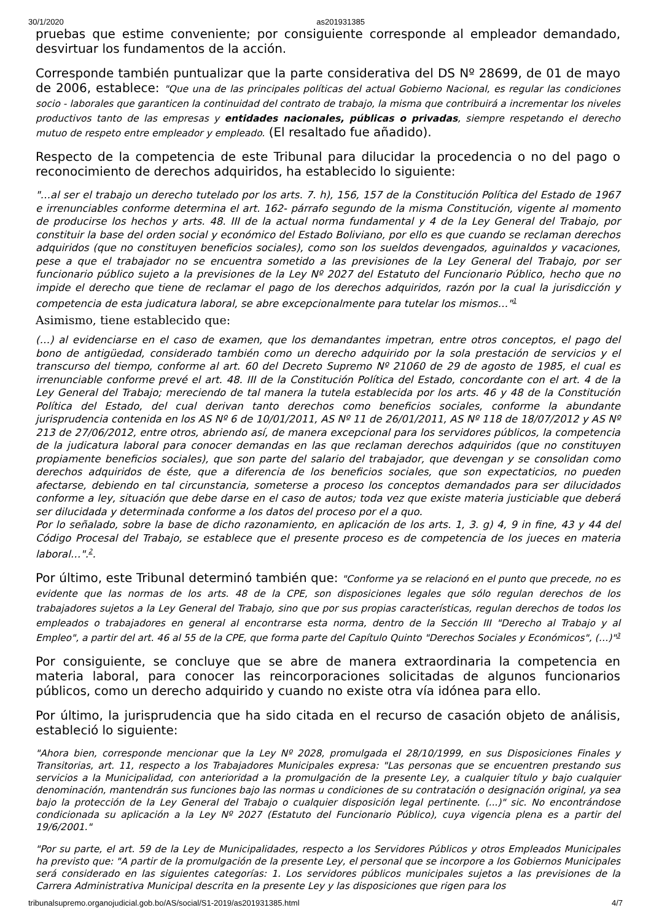30/1/2020 as201931385
pruebas que estime conveniente; por consiguiente corresponde al empleador demandado, desvirtuar los fundamentos de la acción.
Corresponde también puntualizar que la parte considerativa del DS Nº 28699, de 01 de mayo de 2006, establece: "Que una de las principales políticas del actual Gobierno Nacional, es regular las condiciones socio - laborales que garanticen la continuidad del contrato de trabajo, la misma que contribuirá a incrementar los niveles productivos tanto de las empresas y entidades nacionales, públicas o privadas, siempre respetando el derecho mutuo de respeto entre empleador y empleado. (El resaltado fue añadido).
Respecto de la competencia de este Tribunal para dilucidar la procedencia o no del pago o reconocimiento de derechos adquiridos, ha establecido lo siguiente:
"…al ser el trabajo un derecho tutelado por los arts. 7. h), 156, 157 de la Constitución Política del Estado de 1967 e irrenunciables conforme determina el art. 162- párrafo segundo de la misma Constitución, vigente al momento de producirse los hechos y arts. 48. III de la actual norma fundamental y 4 de la Ley General del Trabajo, por constituir la base del orden social y económico del Estado Boliviano, por ello es que cuando se reclaman derechos adquiridos (que no constituyen beneficios sociales), como son los sueldos devengados, aguinaldos y vacaciones, pese a que el trabajador no se encuentra sometido a las previsiones de la Ley General del Trabajo, por ser funcionario público sujeto a la previsiones de la Ley Nº 2027 del Estatuto del Funcionario Público, hecho que no impide el derecho que tiene de reclamar el pago de los derechos adquiridos, razón por la cual la jurisdicción y competencia de esta judicatura laboral, se abre excepcionalmente para tutelar los mismos…"<sup>1</sup>
Asimismo, tiene establecido que:
(…) al evidenciarse en el caso de examen, que los demandantes impetran, entre otros conceptos, el pago del bono de antigüedad, considerado también como un derecho adquirido por la sola prestación de servicios y el transcurso del tiempo, conforme al art. 60 del Decreto Supremo Nº 21060 de 29 de agosto de 1985, el cual es irrenunciable conforme prevé el art. 48. III de la Constitución Política del Estado, concordante con el art. 4 de la Ley General del Trabajo; mereciendo de tal manera la tutela establecida por los arts. 46 y 48 de la Constitución Política del Estado, del cual derivan tanto derechos como beneficios sociales, conforme la abundante jurisprudencia contenida en los AS Nº 6 de 10/01/2011, AS Nº 11 de 26/01/2011, AS Nº 118 de 18/07/2012 y AS Nº 213 de 27/06/2012, entre otros, abriendo así, de manera excepcional para los servidores públicos, la competencia de la judicatura laboral para conocer demandas en las que reclaman derechos adquiridos (que no constituyen propiamente beneficios sociales), que son parte del salario del trabajador, que devengan y se consolidan como derechos adquiridos de éste, que a diferencia de los beneficios sociales, que son expectaticios, no pueden afectarse, debiendo en tal circunstancia, someterse a proceso los conceptos demandados para ser dilucidados conforme a ley, situación que debe darse en el caso de autos; toda vez que existe materia justiciable que deberá ser dilucidada y determinada conforme a los datos del proceso por el a quo.
Por lo señalado, sobre la base de dicho razonamiento, en aplicación de los arts. 1, 3. g) 4, 9 in fine, 43 y 44 del Código Procesal del Trabajo, se establece que el presente proceso es de competencia de los jueces en materia laboral…".<sup>2</sup>.
Por último, este Tribunal determinó también que: "Conforme ya se relacionó en el punto que precede, no es evidente que las normas de los arts. 48 de la CPE, son disposiciones legales que sólo regulan derechos de los trabajadores sujetos a la Ley General del Trabajo, sino que por sus propias características, regulan derechos de todos los empleados o trabajadores en general al encontrarse esta norma, dentro de la Sección III "Derecho al Trabajo y al Empleo", a partir del art. 46 al 55 de la CPE, que forma parte del Capítulo Quinto "Derechos Sociales y Económicos", (…)"<sup>3</sup>
Por consiguiente, se concluye que se abre de manera extraordinaria la competencia en materia laboral, para conocer las reincorporaciones solicitadas de algunos funcionarios públicos, como un derecho adquirido y cuando no existe otra vía idónea para ello.
Por último, la jurisprudencia que ha sido citada en el recurso de casación objeto de análisis, estableció lo siguiente:
"Ahora bien, corresponde mencionar que la Ley Nº 2028, promulgada el 28/10/1999, en sus Disposiciones Finales y Transitorias, art. 11, respecto a los Trabajadores Municipales expresa: "Las personas que se encuentren prestando sus servicios a la Municipalidad, con anterioridad a la promulgación de la presente Ley, a cualquier título y bajo cualquier denominación, mantendrán sus funciones bajo las normas u condiciones de su contratación o designación original, ya sea bajo la protección de la Ley General del Trabajo o cualquier disposición legal pertinente. (...)" sic. No encontrándose condicionada su aplicación a la Ley Nº 2027 (Estatuto del Funcionario Público), cuya vigencia plena es a partir del 19/6/2001."
"Por su parte, el art. 59 de la Ley de Municipalidades, respecto a los Servidores Públicos y otros Empleados Municipales ha previsto que: "A partir de la promulgación de la presente Ley, el personal que se incorpore a los Gobiernos Municipales será considerado en las siguientes categorías: 1. Los servidores públicos municipales sujetos a las previsiones de la Carrera Administrativa Municipal descrita en la presente Ley y las disposiciones que rigen para los
tribunalsupremo.organojudicial.gob.bo/AS/social/S1-2019/as201931385.html 4/7